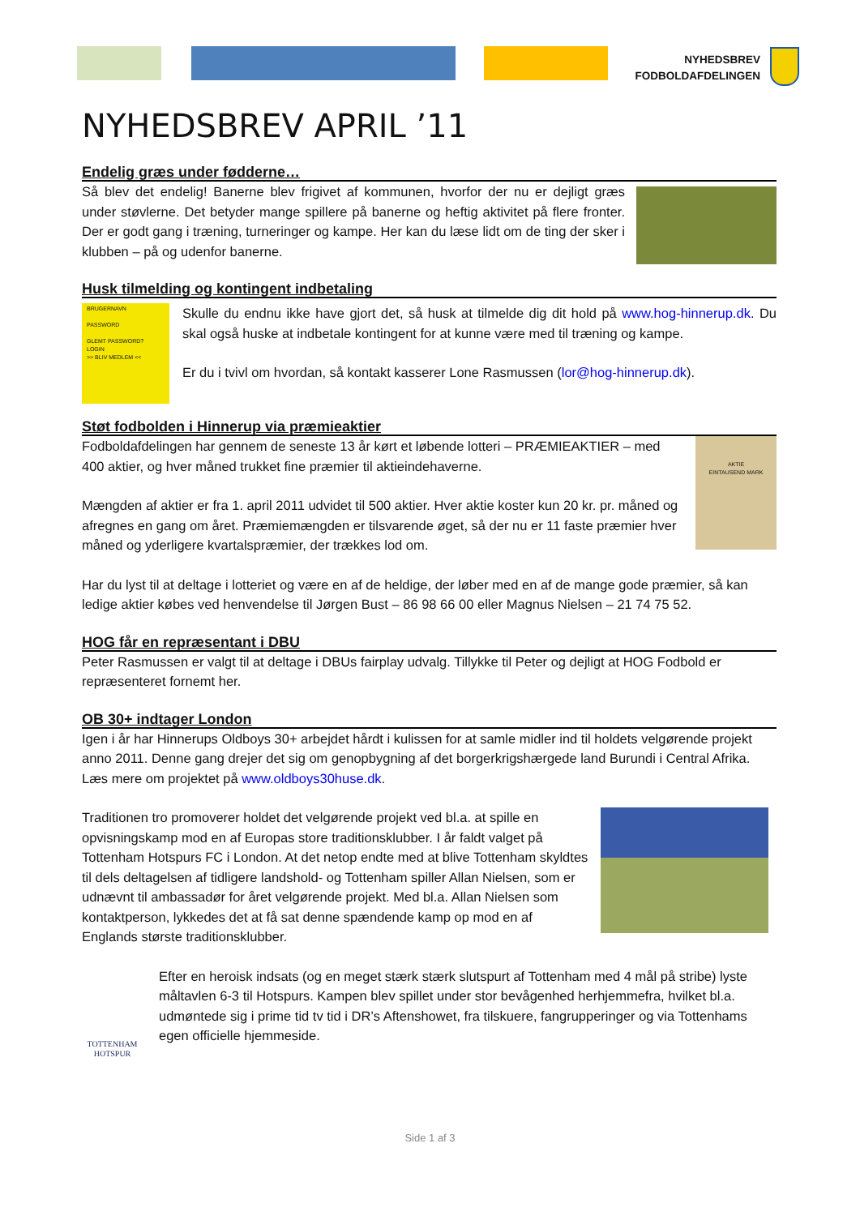NYHEDSBREV
FODBOLDAFDELINGEN
NYHEDSBREV APRIL ’11
Endelig græs under fødderne…
Så blev det endelig! Banerne blev frigivet af kommunen, hvorfor der nu er dejligt græs under støvlerne. Det betyder mange spillere på banerne og heftig aktivitet på flere fronter. Der er godt gang i træning, turneringer og kampe. Her kan du læse lidt om de ting der sker i klubben – på og udenfor banerne.
Husk tilmelding og kontingent indbetaling
BRUGERNAVN
PASSWORD
GLEMT PASSWORD?
LOGIN
>> BLIV MEDLEM <<
Skulle du endnu ikke have gjort det, så husk at tilmelde dig dit hold på www.hog-hinnerup.dk. Du skal også huske at indbetale kontingent for at kunne være med til træning og kampe.
Er du i tvivl om hvordan, så kontakt kasserer Lone Rasmussen (lor@hog-hinnerup.dk).
Støt fodbolden i Hinnerup via præmieaktier
AKTIE
EINTAUSEND MARK
Fodboldafdelingen har gennem de seneste 13 år kørt et løbende lotteri – PRÆMIEAKTIER – med 400 aktier, og hver måned trukket fine præmier til aktieindehaverne.
Mængden af aktier er fra 1. april 2011 udvidet til 500 aktier. Hver aktie koster kun 20 kr. pr. måned og afregnes en gang om året. Præmiemængden er tilsvarende øget, så der nu er 11 faste præmier hver måned og yderligere kvartalspræmier, der trækkes lod om.
Har du lyst til at deltage i lotteriet og være en af de heldige, der løber med en af de mange gode præmier, så kan ledige aktier købes ved henvendelse til Jørgen Bust – 86 98 66 00 eller Magnus Nielsen – 21 74 75 52.
HOG får en repræsentant i DBU
Peter Rasmussen er valgt til at deltage i DBUs fairplay udvalg. Tillykke til Peter og dejligt at HOG Fodbold er repræsenteret fornemt her.
OB 30+ indtager London
Igen i år har Hinnerups Oldboys 30+ arbejdet hårdt i kulissen for at samle midler ind til holdets velgørende projekt anno 2011. Denne gang drejer det sig om genopbygning af det borgerkrigshærgede land Burundi i Central Afrika. Læs mere om projektet på www.oldboys30huse.dk.
Traditionen tro promoverer holdet det velgørende projekt ved bl.a. at spille en opvisningskamp mod en af Europas store traditionsklubber. I år faldt valget på Tottenham Hotspurs FC i London. At det netop endte med at blive Tottenham skyldtes til dels deltagelsen af tidligere landshold- og Tottenham spiller Allan Nielsen, som er udnævnt til ambassadør for året velgørende projekt. Med bl.a. Allan Nielsen som kontaktperson, lykkedes det at få sat denne spændende kamp op mod en af Englands største traditionsklubber.
TOTTENHAM HOTSPUR
Efter en heroisk indsats (og en meget stærk stærk slutspurt af Tottenham med 4 mål på stribe) lyste måltavlen 6-3 til Hotspurs. Kampen blev spillet under stor bevågenhed herhjemmefra, hvilket bl.a. udmøntede sig i prime tid tv tid i DR’s Aftenshowet, fra tilskuere, fangrupperinger og via Tottenhams egen officielle hjemmeside.
Side 1 af 3